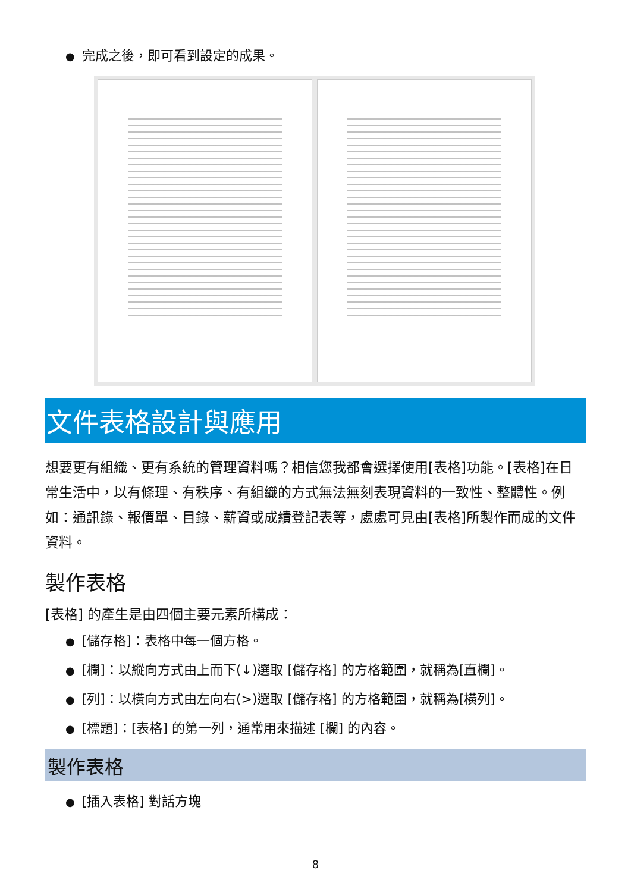● 完成之後，即可看到設定的成果。
文件表格設計與應用
想要更有組織、更有系統的管理資料嗎？相信您我都會選擇使用[表格]功能。[表格]在日常生活中，以有條理、有秩序、有組織的方式無法無刻表現資料的一致性、整體性。例如：通訊錄、報價單、目錄、薪資或成績登記表等，處處可見由[表格]所製作而成的文件資料。
製作表格
[表格] 的產生是由四個主要元素所構成：
● [儲存格]：表格中每一個方格。
● [欄]：以縱向方式由上而下(↓)選取 [儲存格] 的方格範圍，就稱為[直欄]。
● [列]：以橫向方式由左向右(>)選取 [儲存格] 的方格範圍，就稱為[橫列]。
● [標題]：[表格] 的第一列，通常用來描述 [欄] 的內容。
製作表格
● [插入表格] 對話方塊
8